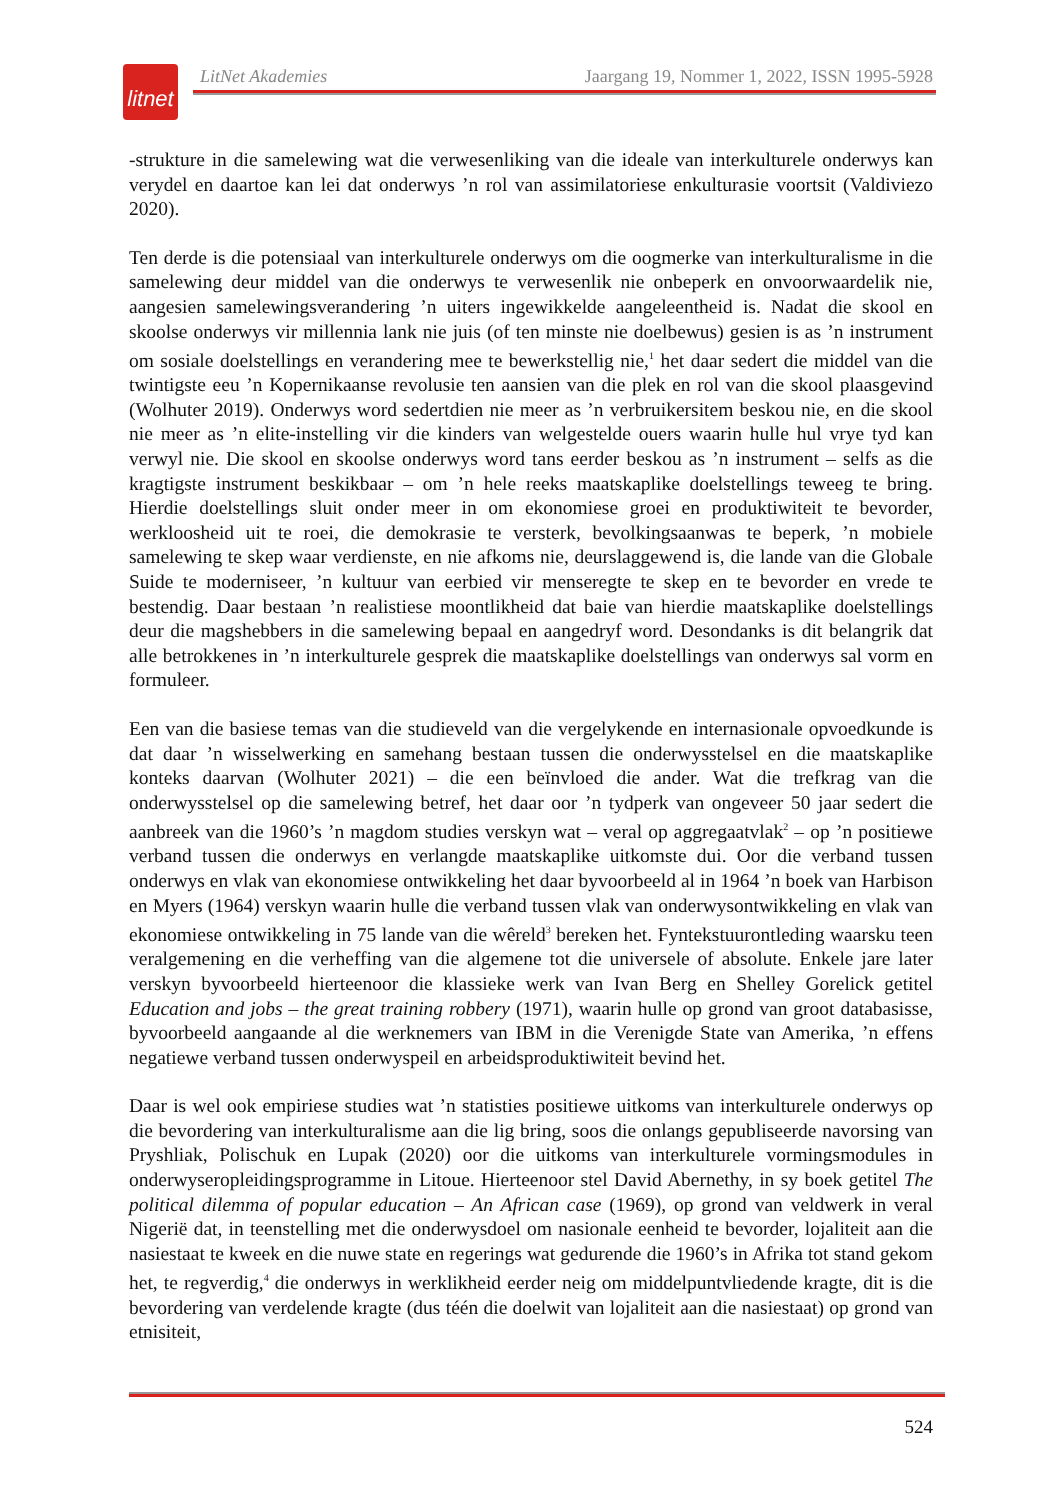litnet
LitNet Akademies Jaargang 19, Nommer 1, 2022, ISSN 1995-5928
-strukture in die samelewing wat die verwesenliking van die ideale van interkulturele onderwys kan verydel en daartoe kan lei dat onderwys ’n rol van assimilatoriese enkulturasie voortsit (Valdiviezo 2020).
Ten derde is die potensiaal van interkulturele onderwys om die oogmerke van interkulturalisme in die samelewing deur middel van die onderwys te verwesenlik nie onbeperk en onvoorwaardelik nie, aangesien samelewingsverandering ’n uiters ingewikkelde aangeleentheid is. Nadat die skool en skoolse onderwys vir millennia lank nie juis (of ten minste nie doelbewus) gesien is as ’n instrument om sosiale doelstellings en verandering mee te bewerkstellig nie,<sup>1</sup> het daar sedert die middel van die twintigste eeu ’n Kopernikaanse revolusie ten aansien van die plek en rol van die skool plaasgevind (Wolhuter 2019). Onderwys word sedertdien nie meer as ’n verbruikersitem beskou nie, en die skool nie meer as ’n elite-instelling vir die kinders van welgestelde ouers waarin hulle hul vrye tyd kan verwyl nie. Die skool en skoolse onderwys word tans eerder beskou as ’n instrument – selfs as die kragtigste instrument beskikbaar – om ’n hele reeks maatskaplike doelstellings teweeg te bring. Hierdie doelstellings sluit onder meer in om ekonomiese groei en produktiwiteit te bevorder, werkloosheid uit te roei, die demokrasie te versterk, bevolkingsaanwas te beperk, ’n mobiele samelewing te skep waar verdienste, en nie afkoms nie, deurslaggewend is, die lande van die Globale Suide te moderniseer, ’n kultuur van eerbied vir menseregte te skep en te bevorder en vrede te bestendig. Daar bestaan ’n realistiese moontlikheid dat baie van hierdie maatskaplike doelstellings deur die magshebbers in die samelewing bepaal en aangedryf word. Desondanks is dit belangrik dat alle betrokkenes in ’n interkulturele gesprek die maatskaplike doelstellings van onderwys sal vorm en formuleer.
Een van die basiese temas van die studieveld van die vergelykende en internasionale opvoedkunde is dat daar ’n wisselwerking en samehang bestaan tussen die onderwysstelsel en die maatskaplike konteks daarvan (Wolhuter 2021) – die een beïnvloed die ander. Wat die trefkrag van die onderwysstelsel op die samelewing betref, het daar oor ’n tydperk van ongeveer 50 jaar sedert die aanbreek van die 1960’s ’n magdom studies verskyn wat – veral op aggregaatvlak<sup>2</sup> – op ’n positiewe verband tussen die onderwys en verlangde maatskaplike uitkomste dui. Oor die verband tussen onderwys en vlak van ekonomiese ontwikkeling het daar byvoorbeeld al in 1964 ’n boek van Harbison en Myers (1964) verskyn waarin hulle die verband tussen vlak van onderwysontwikkeling en vlak van ekonomiese ontwikkeling in 75 lande van die wêreld<sup>3</sup> bereken het. Fyntekstuurontleding waarsku teen veralgemening en die verheffing van die algemene tot die universele of absolute. Enkele jare later verskyn byvoorbeeld hierteenoor die klassieke werk van Ivan Berg en Shelley Gorelick getitel Education and jobs – the great training robbery (1971), waarin hulle op grond van groot databasisse, byvoorbeeld aangaande al die werknemers van IBM in die Verenigde State van Amerika, ’n effens negatiewe verband tussen onderwyspeil en arbeidsproduktiwiteit bevind het.
Daar is wel ook empiriese studies wat ’n statisties positiewe uitkoms van interkulturele onderwys op die bevordering van interkulturalisme aan die lig bring, soos die onlangs gepubliseerde navorsing van Pryshliak, Polischuk en Lupak (2020) oor die uitkoms van interkulturele vormingsmodules in onderwyseropleidingsprogramme in Litoue. Hierteenoor stel David Abernethy, in sy boek getitel The political dilemma of popular education – An African case (1969), op grond van veldwerk in veral Nigerië dat, in teenstelling met die onderwysdoel om nasionale eenheid te bevorder, lojaliteit aan die nasiestaat te kweek en die nuwe state en regerings wat gedurende die 1960’s in Afrika tot stand gekom het, te regverdig,<sup>4</sup> die onderwys in werklikheid eerder neig om middelpuntvliedende kragte, dit is die bevordering van verdelende kragte (dus téén die doelwit van lojaliteit aan die nasiestaat) op grond van etnisiteit,
524